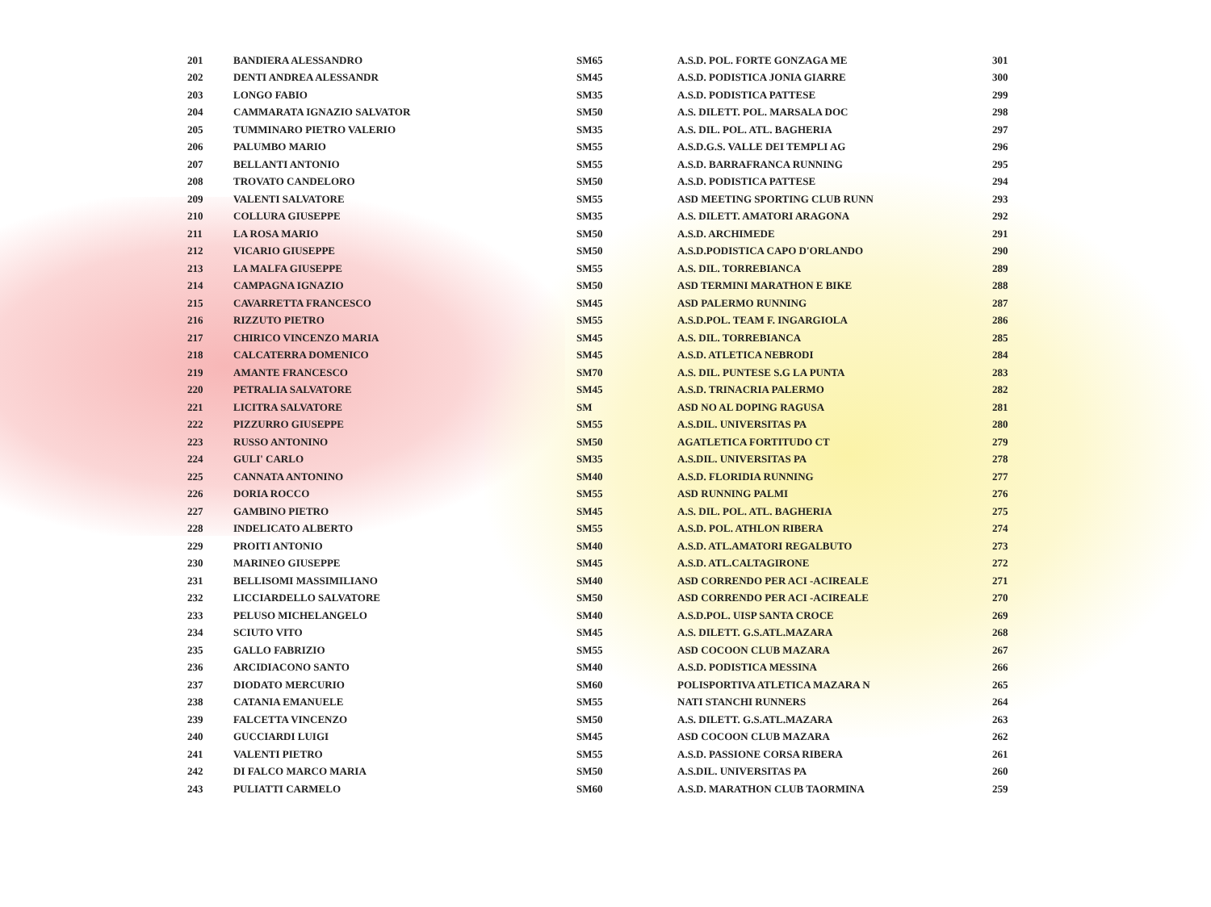| 201 | BANDIERA ALESSANDRO | SM65 | A.S.D. POL. FORTE GONZAGA ME | 301 |
| 202 | DENTI ANDREA ALESSANDR | SM45 | A.S.D. PODISTICA JONIA GIARRE | 300 |
| 203 | LONGO FABIO | SM35 | A.S.D. PODISTICA PATTESE | 299 |
| 204 | CAMMARATA IGNAZIO SALVATOR | SM50 | A.S. DILETT. POL. MARSALA DOC | 298 |
| 205 | TUMMINARO PIETRO VALERIO | SM35 | A.S. DIL. POL. ATL. BAGHERIA | 297 |
| 206 | PALUMBO MARIO | SM55 | A.S.D.G.S. VALLE DEI TEMPLI AG | 296 |
| 207 | BELLANTI ANTONIO | SM55 | A.S.D. BARRAFRANCA RUNNING | 295 |
| 208 | TROVATO CANDELORO | SM50 | A.S.D. PODISTICA PATTESE | 294 |
| 209 | VALENTI SALVATORE | SM55 | ASD MEETING SPORTING CLUB RUNN | 293 |
| 210 | COLLURA GIUSEPPE | SM35 | A.S. DILETT. AMATORI ARAGONA | 292 |
| 211 | LA ROSA MARIO | SM50 | A.S.D. ARCHIMEDE | 291 |
| 212 | VICARIO GIUSEPPE | SM50 | A.S.D.PODISTICA CAPO D'ORLANDO | 290 |
| 213 | LA MALFA GIUSEPPE | SM55 | A.S. DIL. TORREBIANCA | 289 |
| 214 | CAMPAGNA IGNAZIO | SM50 | ASD TERMINI MARATHON E BIKE | 288 |
| 215 | CAVARRETTA FRANCESCO | SM45 | ASD PALERMO RUNNING | 287 |
| 216 | RIZZUTO PIETRO | SM55 | A.S.D.POL. TEAM F. INGARGIOLA | 286 |
| 217 | CHIRICO VINCENZO MARIA | SM45 | A.S. DIL. TORREBIANCA | 285 |
| 218 | CALCATERRA DOMENICO | SM45 | A.S.D. ATLETICA NEBRODI | 284 |
| 219 | AMANTE FRANCESCO | SM70 | A.S. DIL. PUNTESE S.G LA PUNTA | 283 |
| 220 | PETRALIA SALVATORE | SM45 | A.S.D. TRINACRIA PALERMO | 282 |
| 221 | LICITRA SALVATORE | SM | ASD NO AL DOPING RAGUSA | 281 |
| 222 | PIZZURRO GIUSEPPE | SM55 | A.S.DIL. UNIVERSITAS PA | 280 |
| 223 | RUSSO ANTONINO | SM50 | AGATLETICA FORTITUDO CT | 279 |
| 224 | GULI' CARLO | SM35 | A.S.DIL. UNIVERSITAS PA | 278 |
| 225 | CANNATA ANTONINO | SM40 | A.S.D. FLORIDIA RUNNING | 277 |
| 226 | DORIA ROCCO | SM55 | ASD RUNNING PALMI | 276 |
| 227 | GAMBINO PIETRO | SM45 | A.S. DIL. POL. ATL. BAGHERIA | 275 |
| 228 | INDELICATO ALBERTO | SM55 | A.S.D. POL. ATHLON RIBERA | 274 |
| 229 | PROITI ANTONIO | SM40 | A.S.D. ATL.AMATORI REGALBUTO | 273 |
| 230 | MARINEO GIUSEPPE | SM45 | A.S.D. ATL.CALTAGIRONE | 272 |
| 231 | BELLISOMI MASSIMILIANO | SM40 | ASD CORRENDO PER ACI -ACIREALE | 271 |
| 232 | LICCIARDELLO SALVATORE | SM50 | ASD CORRENDO PER ACI -ACIREALE | 270 |
| 233 | PELUSO MICHELANGELO | SM40 | A.S.D.POL. UISP SANTA CROCE | 269 |
| 234 | SCIUTO VITO | SM45 | A.S. DILETT. G.S.ATL.MAZARA | 268 |
| 235 | GALLO FABRIZIO | SM55 | ASD COCOON CLUB MAZARA | 267 |
| 236 | ARCIDIACONO SANTO | SM40 | A.S.D. PODISTICA MESSINA | 266 |
| 237 | DIODATO MERCURIO | SM60 | POLISPORTIVA ATLETICA MAZARA N | 265 |
| 238 | CATANIA EMANUELE | SM55 | NATI STANCHI RUNNERS | 264 |
| 239 | FALCETTA VINCENZO | SM50 | A.S. DILETT. G.S.ATL.MAZARA | 263 |
| 240 | GUCCIARDI LUIGI | SM45 | ASD COCOON CLUB MAZARA | 262 |
| 241 | VALENTI PIETRO | SM55 | A.S.D. PASSIONE CORSA RIBERA | 261 |
| 242 | DI FALCO MARCO MARIA | SM50 | A.S.DIL. UNIVERSITAS PA | 260 |
| 243 | PULIATTI CARMELO | SM60 | A.S.D. MARATHON CLUB TAORMINA | 259 |